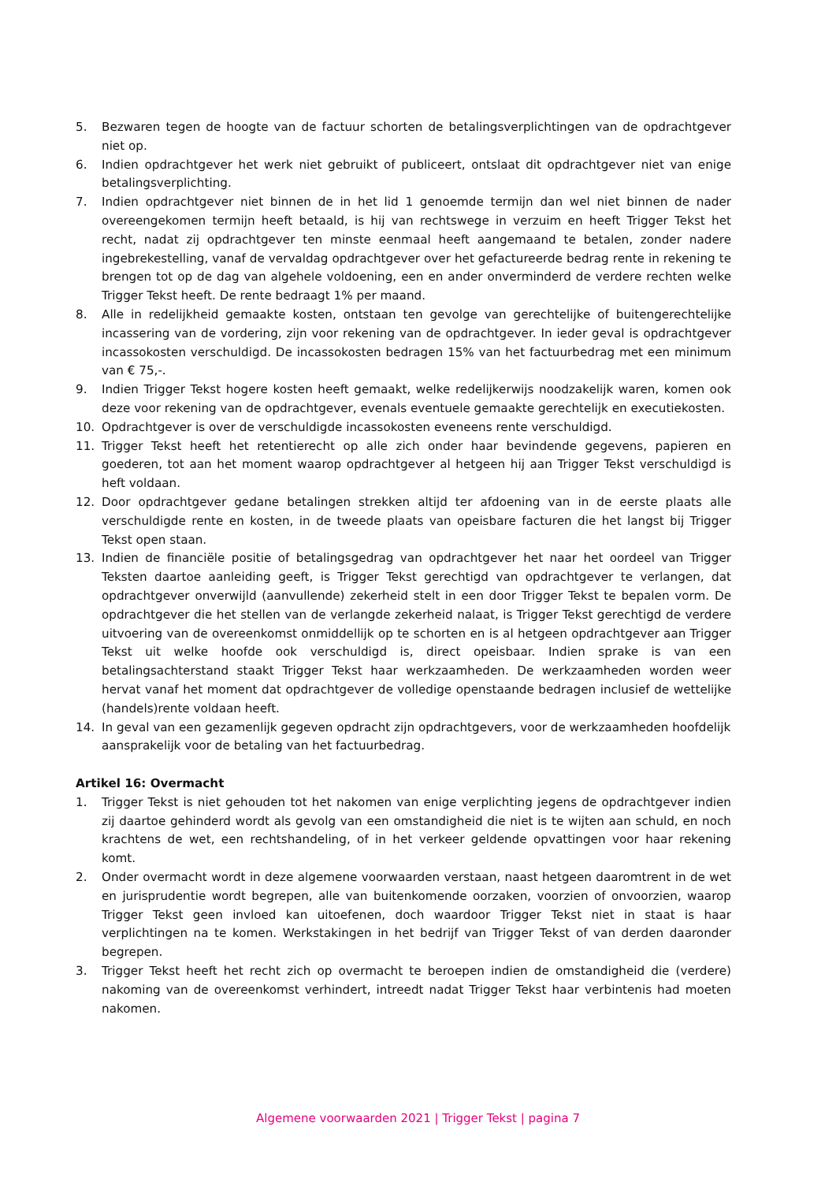5. Bezwaren tegen de hoogte van de factuur schorten de betalingsverplichtingen van de opdrachtgever niet op.
6. Indien opdrachtgever het werk niet gebruikt of publiceert, ontslaat dit opdrachtgever niet van enige betalingsverplichting.
7. Indien opdrachtgever niet binnen de in het lid 1 genoemde termijn dan wel niet binnen de nader overeengekomen termijn heeft betaald, is hij van rechtswege in verzuim en heeft Trigger Tekst het recht, nadat zij opdrachtgever ten minste eenmaal heeft aangemaand te betalen, zonder nadere ingebrekestelling, vanaf de vervaldag opdrachtgever over het gefactureerde bedrag rente in rekening te brengen tot op de dag van algehele voldoening, een en ander onverminderd de verdere rechten welke Trigger Tekst heeft. De rente bedraagt 1% per maand.
8. Alle in redelijkheid gemaakte kosten, ontstaan ten gevolge van gerechtelijke of buitengerechtelijke incassering van de vordering, zijn voor rekening van de opdrachtgever. In ieder geval is opdrachtgever incassokosten verschuldigd. De incassokosten bedragen 15% van het factuurbedrag met een minimum van € 75,-.
9. Indien Trigger Tekst hogere kosten heeft gemaakt, welke redelijkerwijs noodzakelijk waren, komen ook deze voor rekening van de opdrachtgever, evenals eventuele gemaakte gerechtelijk en executiekosten.
10. Opdrachtgever is over de verschuldigde incassokosten eveneens rente verschuldigd.
11. Trigger Tekst heeft het retentierecht op alle zich onder haar bevindende gegevens, papieren en goederen, tot aan het moment waarop opdrachtgever al hetgeen hij aan Trigger Tekst verschuldigd is heft voldaan.
12. Door opdrachtgever gedane betalingen strekken altijd ter afdoening van in de eerste plaats alle verschuldigde rente en kosten, in de tweede plaats van opeisbare facturen die het langst bij Trigger Tekst open staan.
13. Indien de financiële positie of betalingsgedrag van opdrachtgever het naar het oordeel van Trigger Teksten daartoe aanleiding geeft, is Trigger Tekst gerechtigd van opdrachtgever te verlangen, dat opdrachtgever onverwijld (aanvullende) zekerheid stelt in een door Trigger Tekst te bepalen vorm. De opdrachtgever die het stellen van de verlangde zekerheid nalaat, is Trigger Tekst gerechtigd de verdere uitvoering van de overeenkomst onmiddellijk op te schorten en is al hetgeen opdrachtgever aan Trigger Tekst uit welke hoofde ook verschuldigd is, direct opeisbaar. Indien sprake is van een betalingsachterstand staakt Trigger Tekst haar werkzaamheden. De werkzaamheden worden weer hervat vanaf het moment dat opdrachtgever de volledige openstaande bedragen inclusief de wettelijke (handels)rente voldaan heeft.
14. In geval van een gezamenlijk gegeven opdracht zijn opdrachtgevers, voor de werkzaamheden hoofdelijk aansprakelijk voor de betaling van het factuurbedrag.
Artikel 16: Overmacht
1. Trigger Tekst is niet gehouden tot het nakomen van enige verplichting jegens de opdrachtgever indien zij daartoe gehinderd wordt als gevolg van een omstandigheid die niet is te wijten aan schuld, en noch krachtens de wet, een rechtshandeling, of in het verkeer geldende opvattingen voor haar rekening komt.
2. Onder overmacht wordt in deze algemene voorwaarden verstaan, naast hetgeen daaromtrent in de wet en jurisprudentie wordt begrepen, alle van buitenkomende oorzaken, voorzien of onvoorzien, waarop Trigger Tekst geen invloed kan uitoefenen, doch waardoor Trigger Tekst niet in staat is haar verplichtingen na te komen. Werkstakingen in het bedrijf van Trigger Tekst of van derden daaronder begrepen.
3. Trigger Tekst heeft het recht zich op overmacht te beroepen indien de omstandigheid die (verdere) nakoming van de overeenkomst verhindert, intreedt nadat Trigger Tekst haar verbintenis had moeten nakomen.
Algemene voorwaarden 2021 | Trigger Tekst | pagina 7